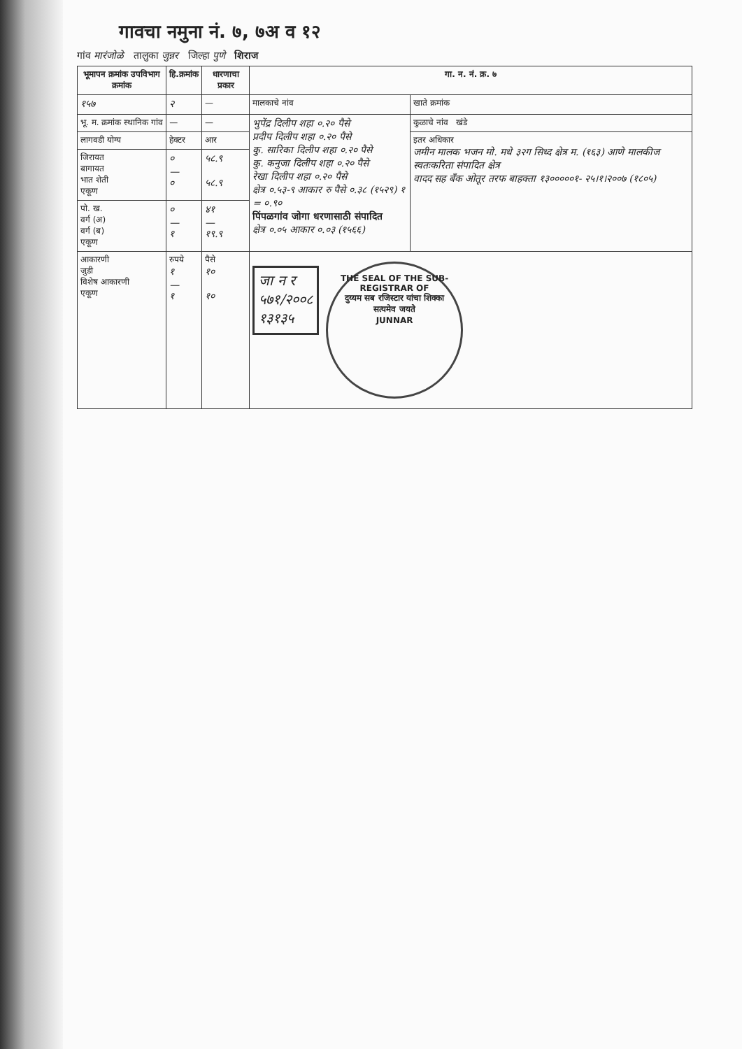गावचा नमुना नं. ७, ७अ व १२
गांव मारंजोळे तालुका जुन्नर जिल्हा पुणे शिराज
| भूमापन क्रमांक उपविभाग क्रमांक | हि.क्रमांक | धारणाचा प्रकार | गा. न. नं. क्र. ७ | |
| --- | --- | --- | --- | --- |
| १५७ | २ | — | मालकाचे नांव | खाते क्रमांक |
| भू. म. क्रमांक स्थानिक गांव | — | — | भुपेंद्र दिलीप शहा ०.२० पैसे प्रदीप दिलीप शहा ०.२० पैसे कु. सारिका दिलीप शहा ०.२० पैसे कु. कनुजा दिलीप शहा ०.२० पैसे रेखा दिलीप शहा ०.२० पैसे क्षेत्र ०.५३-९ आकार रु पैसे ०.३८ (१५२९) १ = ०.९० पिंपळगांव जोगा धरणासाठी संपादित क्षेत्र ०.०५ आकार ०.०३ (१५६६) | कुळाचे नांव खंडे |
| लागवडी योग्य | हेक्टर | आर | | इतर अधिकार जमीन मालक भजन मो. मधे ३२ग सिध्द क्षेत्र म. (१६३) आणे मालकीज स्वतःकरिता संपादित क्षेत्र वादद सह बँक ओतूर तरफ बाहक्ता १३०००००१- २५।१।२००७ (१८०५) |
| जिरायत बागायत भात शेती एकूण | ० — ० | ५८.९ ५८.९ | | |
| पो. ख. वर्ग (अ) वर्ग (ब) एकूण | ० — १ | ४१ — १९.९ | | |
| आकारणी जुडी विशेष आकारणी एकूण | रुपये १ — १ | पैसे १० १० | जा न र ५७१/२००८ १३१३५ THE SEAL OF THE SUB-REGISTRAR OF दुय्यम सब रजिस्टार यांचा शिक्का सत्यमेव जयते JUNNAR | |